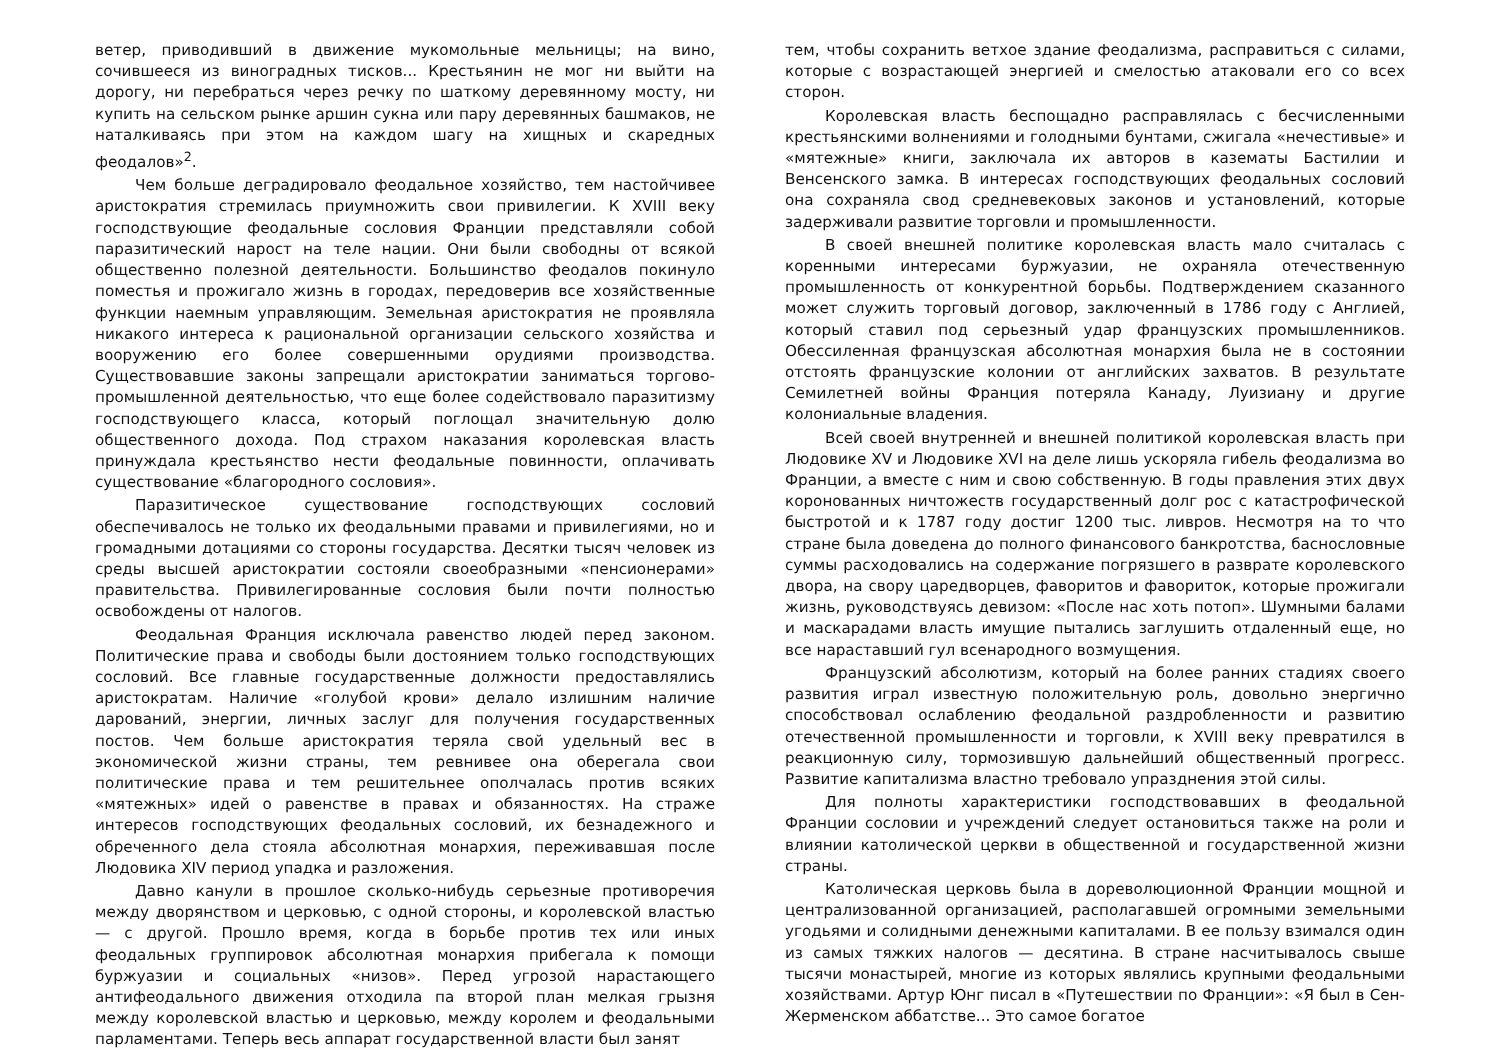ветер, приводивший в движение мукомольные мельницы; на вино, сочившееся из виноградных тисков... Крестьянин не мог ни выйти на дорогу, ни перебраться через речку по шаткому деревянному мосту, ни купить на сельском рынке аршин сукна или пару деревянных башмаков, не наталкиваясь при этом на каждом шагу на хищных и скаредных феодалов»<sup>2</sup>.
Чем больше деградировало феодальное хозяйство, тем настойчивее аристократия стремилась приумножить свои привилегии. К XVIII веку господствующие феодальные сословия Франции представляли собой паразитический нарост на теле нации. Они были свободны от всякой общественно полезной деятельности. Большинство феодалов покинуло поместья и прожигало жизнь в городах, передоверив все хозяйственные функции наемным управляющим. Земельная аристократия не проявляла никакого интереса к рациональной организации сельского хозяйства и вооружению его более совершенными орудиями производства. Существовавшие законы запрещали аристократии заниматься торгово-промышленной деятельностью, что еще более содействовало паразитизму господствующего класса, который поглощал значительную долю общественного дохода. Под страхом наказания королевская власть принуждала крестьянство нести феодальные повинности, оплачивать существование «благородного сословия».
Паразитическое существование господствующих сословий обеспечивалось не только их феодальными правами и привилегиями, но и громадными дотациями со стороны государства. Десятки тысяч человек из среды высшей аристократии состояли своеобразными «пенсионерами» правительства. Привилегированные сословия были почти полностью освобождены от налогов.
Феодальная Франция исключала равенство людей перед законом. Политические права и свободы были достоянием только господствующих сословий. Все главные государственные должности предоставлялись аристократам. Наличие «голубой крови» делало излишним наличие дарований, энергии, личных заслуг для получения государственных постов. Чем больше аристократия теряла свой удельный вес в экономической жизни страны, тем ревнивее она оберегала свои политические права и тем решительнее ополчалась против всяких «мятежных» идей о равенстве в правах и обязанностях. На страже интересов господствующих феодальных сословий, их безнадежного и обреченного дела стояла абсолютная монархия, переживавшая после Людовика XIV период упадка и разложения.
Давно канули в прошлое сколько-нибудь серьезные противоречия между дворянством и церковью, с одной стороны, и королевской властью — с другой. Прошло время, когда в борьбе против тех или иных феодальных группировок абсолютная монархия прибегала к помощи буржуазии и социальных «низов». Перед угрозой нарастающего антифеодального движения отходила па второй план мелкая грызня между королевской властью и церковью, между королем и феодальными парламентами. Теперь весь аппарат государственной власти был занят
тем, чтобы сохранить ветхое здание феодализма, расправиться с силами, которые с возрастающей энергией и смелостью атаковали его со всех сторон.
Королевская власть беспощадно расправлялась с бесчисленными крестьянскими волнениями и голодными бунтами, сжигала «нечестивые» и «мятежные» книги, заключала их авторов в казематы Бастилии и Венсенского замка. В интересах господствующих феодальных сословий она сохраняла свод средневековых законов и установлений, которые задерживали развитие торговли и промышленности.
В своей внешней политике королевская власть мало считалась с коренными интересами буржуазии, не охраняла отечественную промышленность от конкурентной борьбы. Подтверждением сказанного может служить торговый договор, заключенный в 1786 году с Англией, который ставил под серьезный удар французских промышленников. Обессиленная французская абсолютная монархия была не в состоянии отстоять французские колонии от английских захватов. В результате Семилетней войны Франция потеряла Канаду, Луизиану и другие колониальные владения.
Всей своей внутренней и внешней политикой королевская власть при Людовике XV и Людовике XVI на деле лишь ускоряла гибель феодализма во Франции, а вместе с ним и свою собственную. В годы правления этих двух коронованных ничтожеств государственный долг рос с катастрофической быстротой и к 1787 году достиг 1200 тыс. ливров. Несмотря на то что стране была доведена до полного финансового банкротства, баснословные суммы расходовались на содержание погрязшего в разврате королевского двора, на свору царедворцев, фаворитов и фавориток, которые прожигали жизнь, руководствуясь девизом: «После нас хоть потоп». Шумными балами и маскарадами власть имущие пытались заглушить отдаленный еще, но все нараставший гул всенародного возмущения.
Французский абсолютизм, который на более ранних стадиях своего развития играл известную положительную роль, довольно энергично способствовал ослаблению феодальной раздробленности и развитию отечественной промышленности и торговли, к XVIII веку превратился в реакционную силу, тормозившую дальнейший общественный прогресс. Развитие капитализма властно требовало упразднения этой силы.
Для полноты характеристики господствовавших в феодальной Франции сословии и учреждений следует остановиться также на роли и влиянии католической церкви в общественной и государственной жизни страны.
Католическая церковь была в дореволюционной Франции мощной и централизованной организацией, располагавшей огромными земельными угодьями и солидными денежными капиталами. В ее пользу взимался один из самых тяжких налогов — десятина. В стране насчитывалось свыше тысячи монастырей, многие из которых являлись крупными феодальными хозяйствами. Артур Юнг писал в «Путешествии по Франции»: «Я был в Сен-Жерменском аббатстве... Это самое богатое